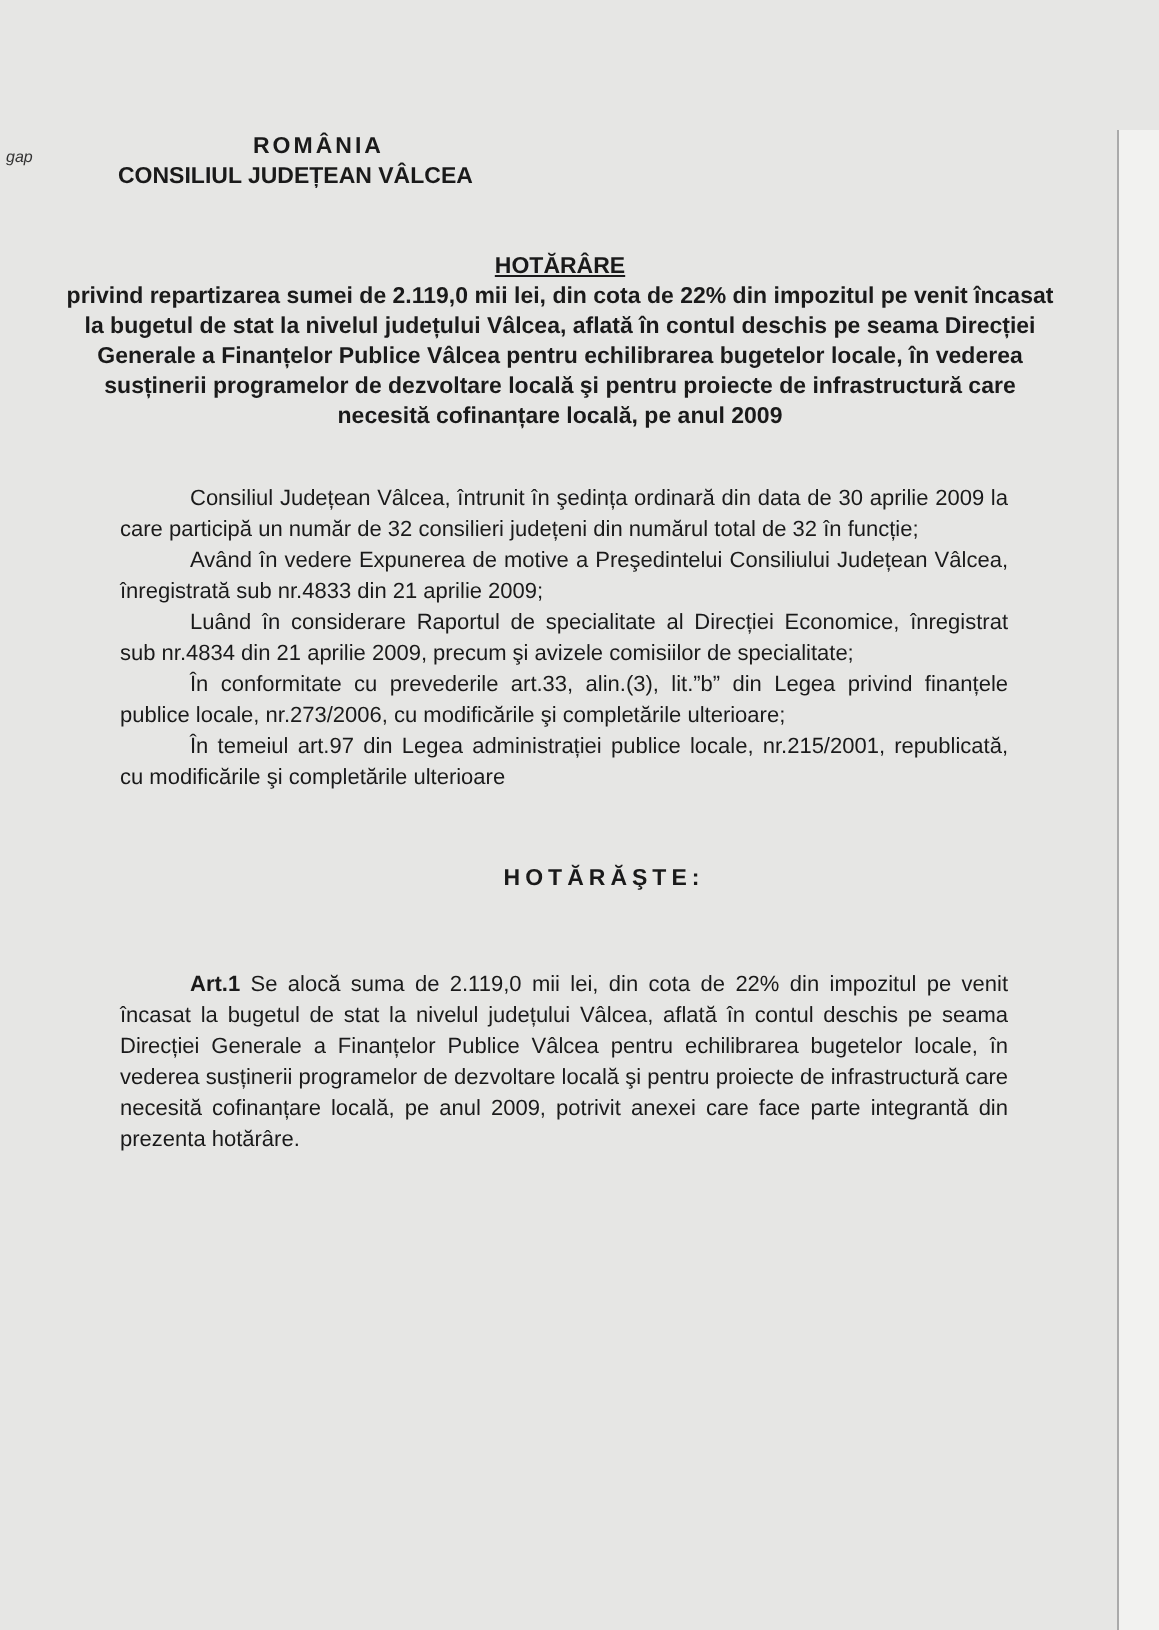gap
ROMÂNIA
CONSILIUL JUDEȚEAN VÂLCEA
HOTĂRÂRE
privind repartizarea sumei de 2.119,0 mii lei, din cota de 22% din impozitul pe venit încasat la bugetul de stat la nivelul județului Vâlcea, aflată în contul deschis pe seama Direcției Generale a Finanțelor Publice Vâlcea pentru echilibrarea bugetelor locale, în vederea susținerii programelor de dezvoltare locală şi pentru proiecte de infrastructură care necesită cofinanțare locală, pe anul 2009
Consiliul Județean Vâlcea, întrunit în şedința ordinară din data de 30 aprilie 2009 la care participă un număr de 32 consilieri județeni din numărul total de 32 în funcție;
Având în vedere Expunerea de motive a Preşedintelui Consiliului Județean Vâlcea, înregistrată sub nr.4833 din 21 aprilie 2009;
Luând în considerare Raportul de specialitate al Direcției Economice, înregistrat sub nr.4834 din 21 aprilie 2009, precum şi avizele comisiilor de specialitate;
În conformitate cu prevederile art.33, alin.(3), lit.”b” din Legea privind finanțele publice locale, nr.273/2006, cu modificările şi completările ulterioare;
În temeiul art.97 din Legea administrației publice locale, nr.215/2001, republicată, cu modificările şi completările ulterioare
HOTĂRĂŞTE:
Art.1 Se alocă suma de 2.119,0 mii lei, din cota de 22% din impozitul pe venit încasat la bugetul de stat la nivelul județului Vâlcea, aflată în contul deschis pe seama Direcției Generale a Finanțelor Publice Vâlcea pentru echilibrarea bugetelor locale, în vederea susținerii programelor de dezvoltare locală şi pentru proiecte de infrastructură care necesită cofinanțare locală, pe anul 2009, potrivit anexei care face parte integrantă din prezenta hotărâre.